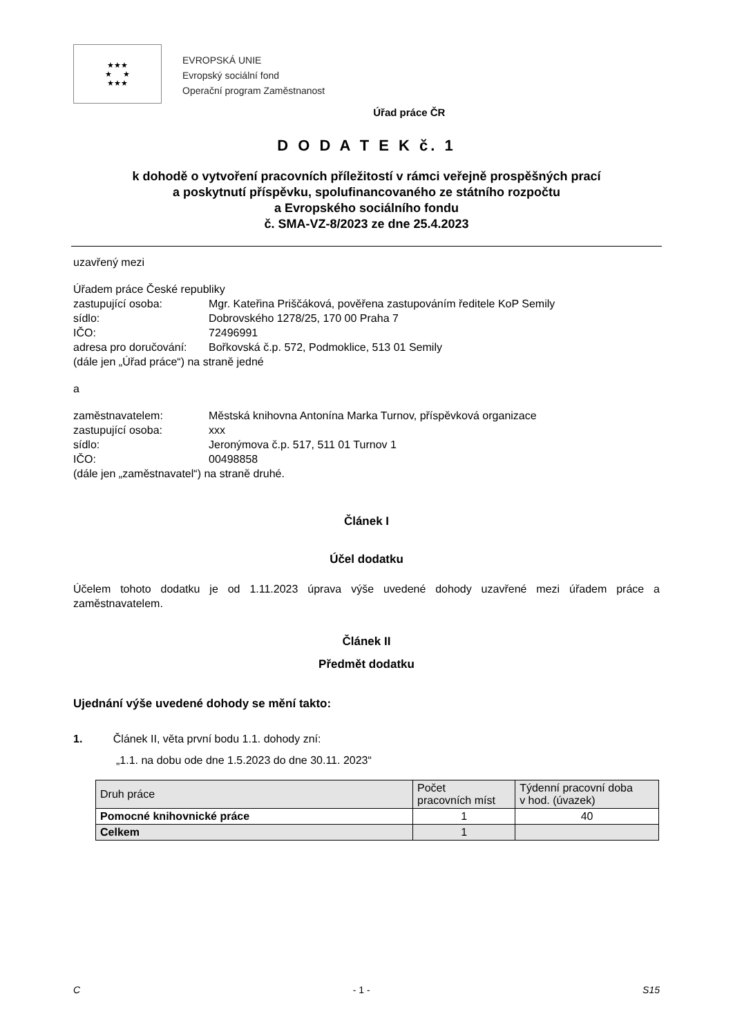★★★
★ ★
★★★
EVROPSKÁ UNIE
Evropský sociální fond
Operační program Zaměstnanost
Úřad práce ČR
D O D A T E K č. 1
k dohodě o vytvoření pracovních příležitostí v rámci veřejně prospěšných prací
a poskytnutí příspěvku, spolufinancovaného ze státního rozpočtu
a Evropského sociálního fondu
č. SMA-VZ-8/2023 ze dne 25.4.2023
uzavřený mezi
Úřadem práce České republiky
zastupující osoba: Mgr. Kateřina Priščáková, pověřena zastupováním ředitele KoP Semily
sídlo: Dobrovského 1278/25, 170 00 Praha 7
IČO: 72496991
adresa pro doručování: Bořkovská č.p. 572, Podmoklice, 513 01 Semily
(dále jen „Úřad práce“) na straně jedné
a
zaměstnavatelem: Městská knihovna Antonína Marka Turnov, příspěvková organizace
zastupující osoba: xxx
sídlo: Jeronýmova č.p. 517, 511 01 Turnov 1
IČO: 00498858
(dále jen „zaměstnavatel“) na straně druhé.
Článek I
Účel dodatku
Účelem tohoto dodatku je od 1.11.2023 úprava výše uvedené dohody uzavřené mezi úřadem práce a zaměstnavatelem.
Článek II
Předmět dodatku
Ujednání výše uvedené dohody se mění takto:
1. Článek II, věta první bodu 1.1. dohody zní:
„1.1. na dobu ode dne 1.5.2023 do dne 30.11. 2023“
| Druh práce | Počet pracovních míst | Týdenní pracovní doba v hod. (úvazek) |
| --- | --- | --- |
| Pomocné knihovnické práce | 1 | 40 |
| Celkem | 1 | |
C - 1 - S15